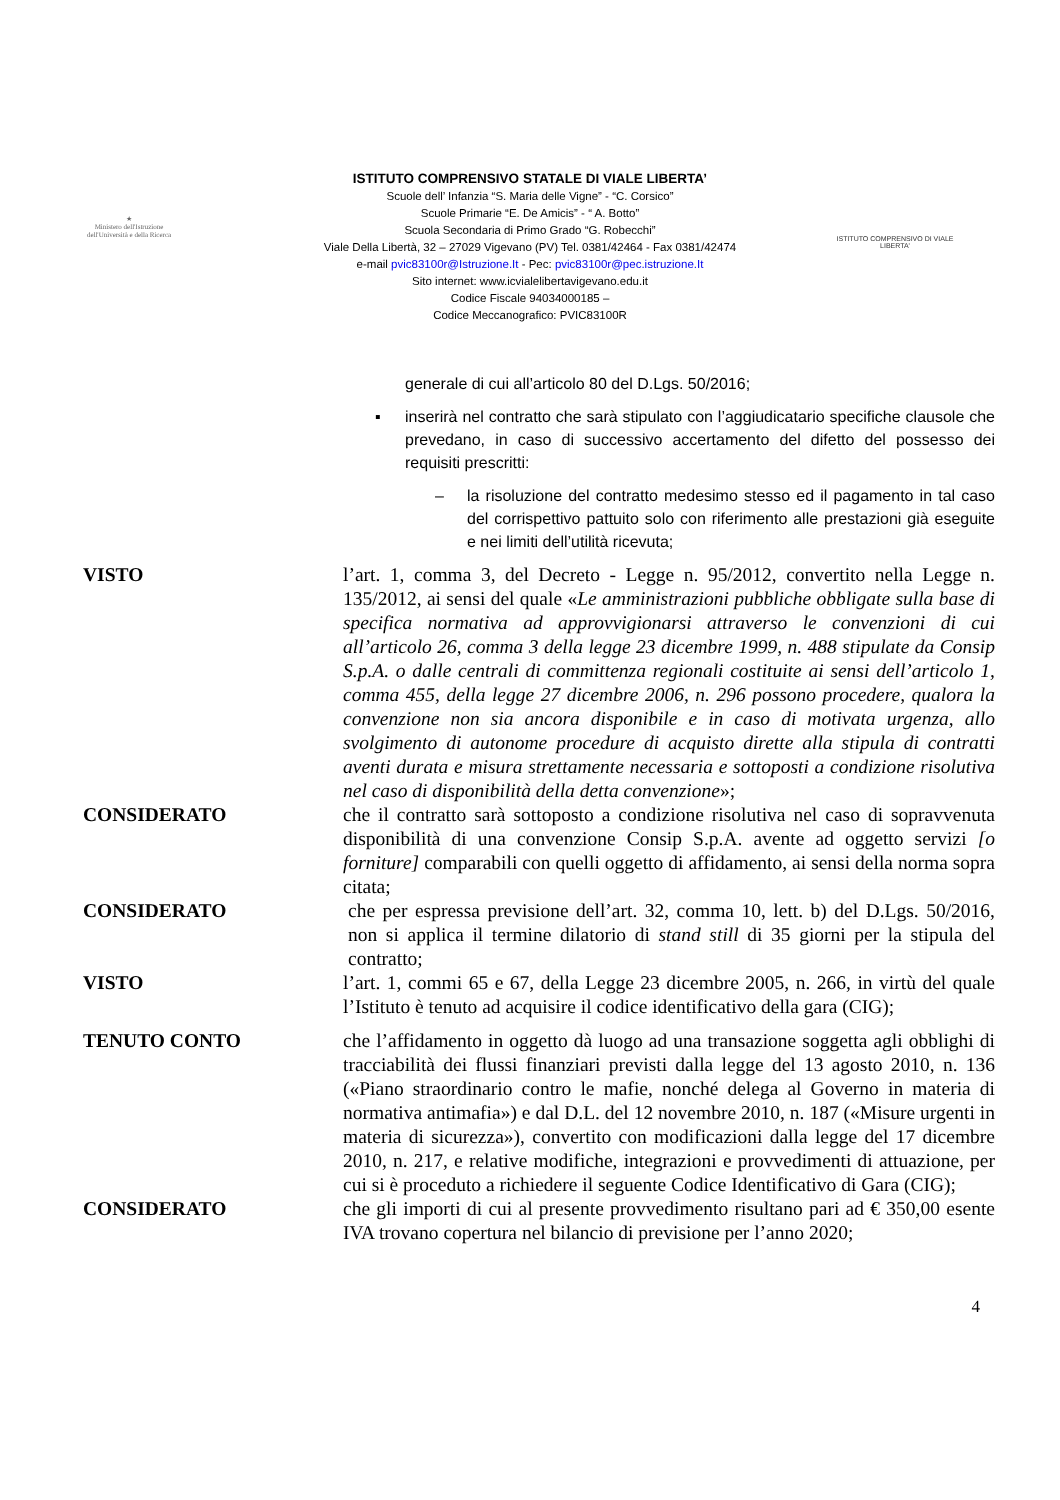★
Ministero dell'Istruzione dell'Università e della Ricerca
ISTITUTO COMPRENSIVO DI VIALE LIBERTA'
ISTITUTO COMPRENSIVO STATALE DI VIALE LIBERTA’
Scuole dell’ Infanzia “S. Maria delle Vigne” - “C. Corsico”
Scuole Primarie “E. De Amicis” - “ A. Botto”
Scuola Secondaria di Primo Grado “G. Robecchi”
Viale Della Libertà, 32 – 27029 Vigevano (PV) Tel. 0381/42464 - Fax 0381/42474
e-mail pvic83100r@Istruzione.It - Pec: pvic83100r@pec.istruzione.It
Sito internet: www.icvialelibertavigevano.edu.it
Codice Fiscale 94034000185 –
Codice Meccanografico: PVIC83100R
generale di cui all’articolo 80 del D.Lgs. 50/2016;
▪ inserirà nel contratto che sarà stipulato con l’aggiudicatario specifiche clausole che prevedano, in caso di successivo accertamento del difetto del possesso dei requisiti prescritti:
– la risoluzione del contratto medesimo stesso ed il pagamento in tal caso del corrispettivo pattuito solo con riferimento alle prestazioni già eseguite e nei limiti dell’utilità ricevuta;
VISTO l’art. 1, comma 3, del Decreto - Legge n. 95/2012, convertito nella Legge n. 135/2012, ai sensi del quale «Le amministrazioni pubbliche obbligate sulla base di specifica normativa ad approvvigionarsi attraverso le convenzioni di cui all’articolo 26, comma 3 della legge 23 dicembre 1999, n. 488 stipulate da Consip S.p.A. o dalle centrali di committenza regionali costituite ai sensi dell’articolo 1, comma 455, della legge 27 dicembre 2006, n. 296 possono procedere, qualora la convenzione non sia ancora disponibile e in caso di motivata urgenza, allo svolgimento di autonome procedure di acquisto dirette alla stipula di contratti aventi durata e misura strettamente necessaria e sottoposti a condizione risolutiva nel caso di disponibilità della detta convenzione»;
CONSIDERATO che il contratto sarà sottoposto a condizione risolutiva nel caso di sopravvenuta disponibilità di una convenzione Consip S.p.A. avente ad oggetto servizi [o forniture] comparabili con quelli oggetto di affidamento, ai sensi della norma sopra citata;
CONSIDERATO che per espressa previsione dell’art. 32, comma 10, lett. b) del D.Lgs. 50/2016, non si applica il termine dilatorio di stand still di 35 giorni per la stipula del contratto;
VISTO l’art. 1, commi 65 e 67, della Legge 23 dicembre 2005, n. 266, in virtù del quale l’Istituto è tenuto ad acquisire il codice identificativo della gara (CIG);
TENUTO CONTO che l’affidamento in oggetto dà luogo ad una transazione soggetta agli obblighi di tracciabilità dei flussi finanziari previsti dalla legge del 13 agosto 2010, n. 136 («Piano straordinario contro le mafie, nonché delega al Governo in materia di normativa antimafia») e dal D.L. del 12 novembre 2010, n. 187 («Misure urgenti in materia di sicurezza»), convertito con modificazioni dalla legge del 17 dicembre 2010, n. 217, e relative modifiche, integrazioni e provvedimenti di attuazione, per cui si è proceduto a richiedere il seguente Codice Identificativo di Gara (CIG);
CONSIDERATO che gli importi di cui al presente provvedimento risultano pari ad € 350,00 esente IVA trovano copertura nel bilancio di previsione per l’anno 2020;
4